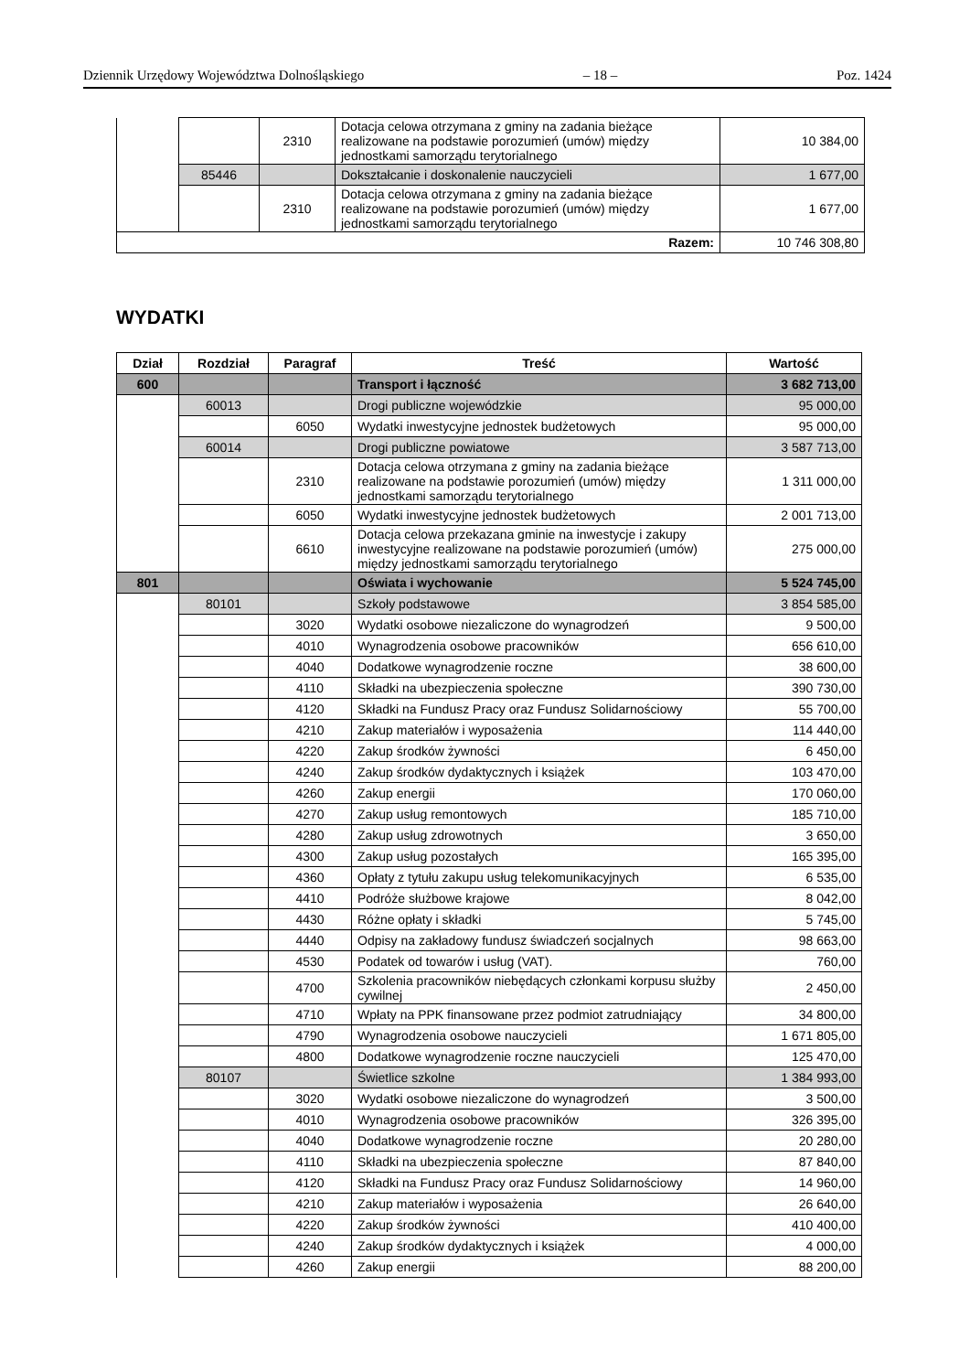Dziennik Urzędowy Województwa Dolnośląskiego – 18 – Poz. 1424
| | | 2310 | Dotacja celowa otrzymana z gminy na zadania bieżące realizowane na podstawie porozumień (umów) między jednostkami samorządu terytorialnego | 10 384,00 |
| | 85446 | | Dokształcanie i doskonalenie nauczycieli | 1 677,00 |
| | | 2310 | Dotacja celowa otrzymana z gminy na zadania bieżące realizowane na podstawie porozumień (umów) między jednostkami samorządu terytorialnego | 1 677,00 |
| Razem: | | | | 10 746 308,80 |
WYDATKI
| Dział | Rozdział | Paragraf | Treść | Wartość |
| --- | --- | --- | --- | --- |
| 600 | | | Transport i łączność | 3 682 713,00 |
| | 60013 | | Drogi publiczne wojewódzkie | 95 000,00 |
| | | 6050 | Wydatki inwestycyjne jednostek budżetowych | 95 000,00 |
| | 60014 | | Drogi publiczne powiatowe | 3 587 713,00 |
| | | 2310 | Dotacja celowa otrzymana z gminy na zadania bieżące realizowane na podstawie porozumień (umów) między jednostkami samorządu terytorialnego | 1 311 000,00 |
| | | 6050 | Wydatki inwestycyjne jednostek budżetowych | 2 001 713,00 |
| | | 6610 | Dotacja celowa przekazana gminie na inwestycje i zakupy inwestycyjne realizowane na podstawie porozumień (umów) między jednostkami samorządu terytorialnego | 275 000,00 |
| 801 | | | Oświata i wychowanie | 5 524 745,00 |
| | 80101 | | Szkoły podstawowe | 3 854 585,00 |
| | | 3020 | Wydatki osobowe niezaliczone do wynagrodzeń | 9 500,00 |
| | | 4010 | Wynagrodzenia osobowe pracowników | 656 610,00 |
| | | 4040 | Dodatkowe wynagrodzenie roczne | 38 600,00 |
| | | 4110 | Składki na ubezpieczenia społeczne | 390 730,00 |
| | | 4120 | Składki na Fundusz Pracy oraz Fundusz Solidarnościowy | 55 700,00 |
| | | 4210 | Zakup materiałów i wyposażenia | 114 440,00 |
| | | 4220 | Zakup środków żywności | 6 450,00 |
| | | 4240 | Zakup środków dydaktycznych i książek | 103 470,00 |
| | | 4260 | Zakup energii | 170 060,00 |
| | | 4270 | Zakup usług remontowych | 185 710,00 |
| | | 4280 | Zakup usług zdrowotnych | 3 650,00 |
| | | 4300 | Zakup usług pozostałych | 165 395,00 |
| | | 4360 | Opłaty z tytułu zakupu usług telekomunikacyjnych | 6 535,00 |
| | | 4410 | Podróże służbowe krajowe | 8 042,00 |
| | | 4430 | Różne opłaty i składki | 5 745,00 |
| | | 4440 | Odpisy na zakładowy fundusz świadczeń socjalnych | 98 663,00 |
| | | 4530 | Podatek od towarów i usług (VAT). | 760,00 |
| | | 4700 | Szkolenia pracowników niebędących członkami korpusu służby cywilnej | 2 450,00 |
| | | 4710 | Wpłaty na PPK finansowane przez podmiot zatrudniający | 34 800,00 |
| | | 4790 | Wynagrodzenia osobowe nauczycieli | 1 671 805,00 |
| | | 4800 | Dodatkowe wynagrodzenie roczne nauczycieli | 125 470,00 |
| | 80107 | | Świetlice szkolne | 1 384 993,00 |
| | | 3020 | Wydatki osobowe niezaliczone do wynagrodzeń | 3 500,00 |
| | | 4010 | Wynagrodzenia osobowe pracowników | 326 395,00 |
| | | 4040 | Dodatkowe wynagrodzenie roczne | 20 280,00 |
| | | 4110 | Składki na ubezpieczenia społeczne | 87 840,00 |
| | | 4120 | Składki na Fundusz Pracy oraz Fundusz Solidarnościowy | 14 960,00 |
| | | 4210 | Zakup materiałów i wyposażenia | 26 640,00 |
| | | 4220 | Zakup środków żywności | 410 400,00 |
| | | 4240 | Zakup środków dydaktycznych i książek | 4 000,00 |
| | | 4260 | Zakup energii | 88 200,00 |